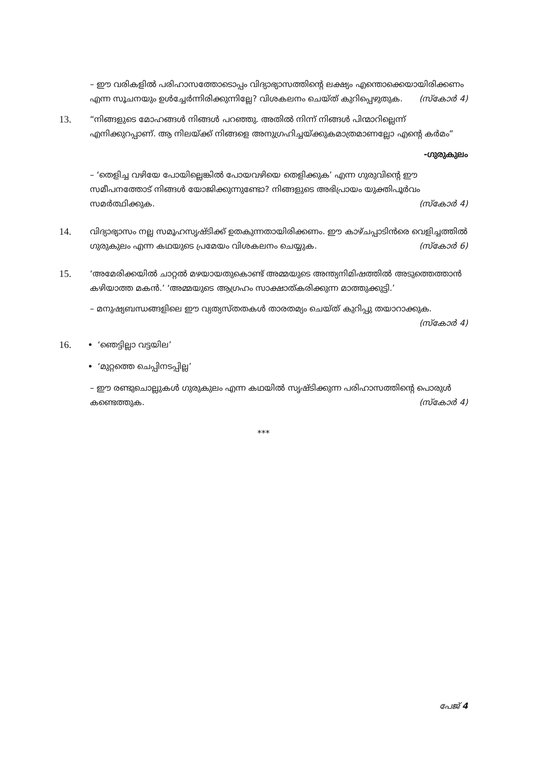– ഈ വരികളിൽ പരിഹാസത്തോടൊപ്പം വിദ്യാഭ്യാസത്തിന്റെ ലക്ഷ്യം എന്തൊക്കെയായിരിക്കണം എന്ന സൂചനയും ഉൾച്ചേർന്നിരിക്കുന്നില്ലേ? വിശകലനം ചെയ്ത് കുറിപ്പെഴുതുക. (സ്കോർ 4)
13.
“നിങ്ങളുടെ മോഹങ്ങൾ നിങ്ങൾ പറഞ്ഞു. അതിൽ നിന്ന് നിങ്ങൾ പിന്മാറില്ലെന്ന് എനിക്കുറപ്പാണ്. ആ നിലയ്ക്ക് നിങ്ങളെ അനുഗ്രഹിച്ചയ്ക്കുകമാത്രമാണല്ലോ എന്റെ കർമം”
-ഗുരുകുലം
– ‘തെളിച്ച വഴിയേ പോയില്ലെങ്കിൽ പോയവഴിയെ തെളിക്കുക’ എന്ന ഗുരുവിന്റെ ഈ സമീപനത്തോട് നിങ്ങൾ യോജിക്കുന്നുണ്ടോ? നിങ്ങളുടെ അഭിപ്രായം യുക്തിപൂർവം സമർത്ഥിക്കുക. (സ്കോർ 4)
14.
വിദ്യാഭ്യാസം നല്ല സമൂഹസൃഷ്ടിക്ക് ഉതകുന്നതായിരിക്കണം. ഈ കാഴ്ചപ്പാടിൻരെ വെളിച്ചത്തിൽ ഗുരുകുലം എന്ന കഥയുടെ പ്രമേയം വിശകലനം ചെയ്യുക. (സ്കോർ 6)
15.
‘അമേരിക്കയിൽ ചാറ്റൽ മഴയായതുകൊണ്ട് അമ്മയുടെ അന്ത്യനിമിഷത്തിൽ അടുത്തെത്താൻ കഴിയാത്ത മകൻ.’ ‘അമ്മയുടെ ആഗ്രഹം സാക്ഷാത്കരിക്കുന്ന മാത്തുക്കുട്ടി.’
– മനുഷ്യബന്ധങ്ങളിലെ ഈ വ്യത്യസ്തതകൾ താരതമ്യം ചെയ്ത് കുറിപ്പു തയാറാക്കുക.
(സ്കോർ 4)
16.
‘ഞെട്ടില്ലാ വട്ടയില’
‘മുറ്റത്തെ ചെപ്പിനടപ്പില്ല’
– ഈ രണ്ടുചൊല്ലുകൾ ഗുരുകുലം എന്ന കഥയിൽ സൃഷ്ടിക്കുന്ന പരിഹാസത്തിന്റെ പൊരുൾ കണ്ടെത്തുക. (സ്കോർ 4)
***
പേജ് 4